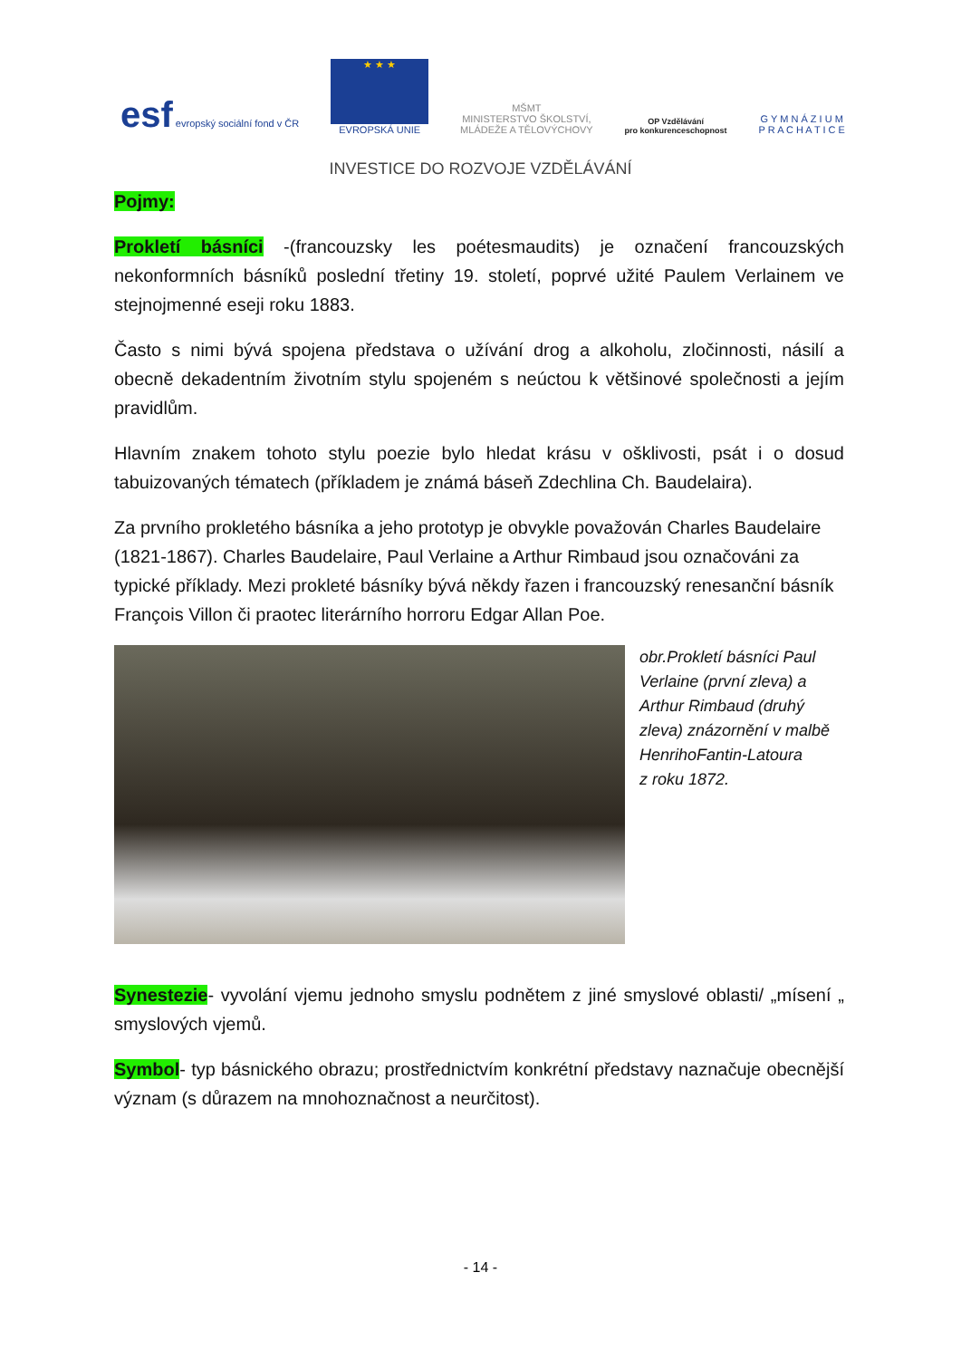esf evropský sociální fond v ČR
★ ★ ★
EVROPSKÁ UNIE
MŠMT
MINISTERSTVO ŠKOLSTVÍ,
MLÁDEŽE A TĚLOVÝCHOVY
OP Vzdělávání
pro konkurenceschopnost
G Y M N Á Z I U M
P R A C H A T I C E
INVESTICE DO ROZVOJE VZDĚLÁVÁNÍ
Pojmy:
Prokletí básníci -(francouzsky les poétesmaudits) je označení francouzských nekonformních básníků poslední třetiny 19. století, poprvé užité Paulem Verlainem ve stejnojmenné eseji roku 1883.
Často s nimi bývá spojena představa o užívání drog a alkoholu, zločinnosti, násilí a obecně dekadentním životním stylu spojeném s neúctou k většinové společnosti a jejím pravidlům.
Hlavním znakem tohoto stylu poezie bylo hledat krásu v ošklivosti, psát i o dosud tabuizovaných tématech (příkladem je známá báseň Zdechlina Ch. Baudelaira).
Za prvního prokletého básníka a jeho prototyp je obvykle považován Charles Baudelaire (1821-1867). Charles Baudelaire, Paul Verlaine a Arthur Rimbaud jsou označováni za typické příklady. Mezi prokleté básníky bývá někdy řazen i francouzský renesanční básník François Villon či praotec literárního horroru Edgar Allan Poe.
obr.Prokletí básníci Paul Verlaine (první zleva) a Arthur Rimbaud (druhý zleva) znázornění v malbě HenrihoFantin-Latoura
z roku 1872.
Synestezie- vyvolání vjemu jednoho smyslu podnětem z jiné smyslové oblasti/ „mísení „ smyslových vjemů.
Symbol- typ básnického obrazu; prostřednictvím konkrétní představy naznačuje obecnější význam (s důrazem na mnohoznačnost a neurčitost).
- 14 -